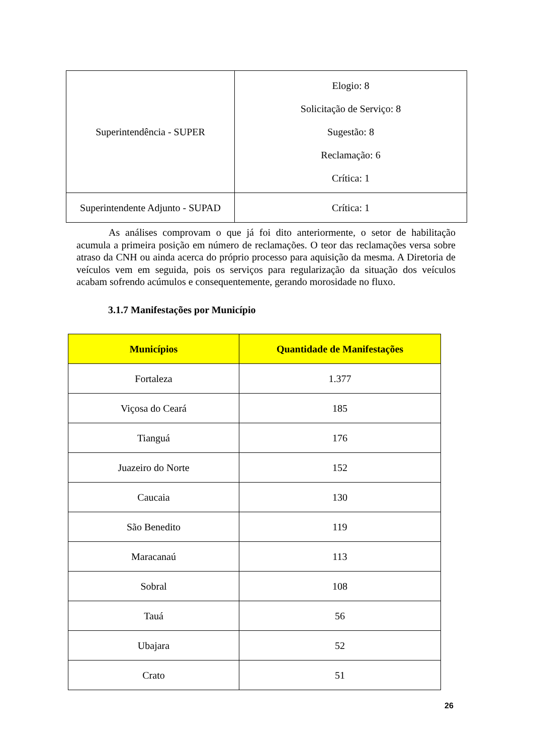| Superintendência - SUPER | Elogio: 8 Solicitação de Serviço: 8 Sugestão: 8 Reclamação: 6 Crítica: 1 |
| Superintendente Adjunto - SUPAD | Crítica: 1 |
As análises comprovam o que já foi dito anteriormente, o setor de habilitação acumula a primeira posição em número de reclamações. O teor das reclamações versa sobre atraso da CNH ou ainda acerca do próprio processo para aquisição da mesma. A Diretoria de veículos vem em seguida, pois os serviços para regularização da situação dos veículos acabam sofrendo acúmulos e consequentemente, gerando morosidade no fluxo.
3.1.7 Manifestações por Município
| Municípios | Quantidade de Manifestações |
| --- | --- |
| Fortaleza | 1.377 |
| Viçosa do Ceará | 185 |
| Tianguá | 176 |
| Juazeiro do Norte | 152 |
| Caucaia | 130 |
| São Benedito | 119 |
| Maracanaú | 113 |
| Sobral | 108 |
| Tauá | 56 |
| Ubajara | 52 |
| Crato | 51 |
26